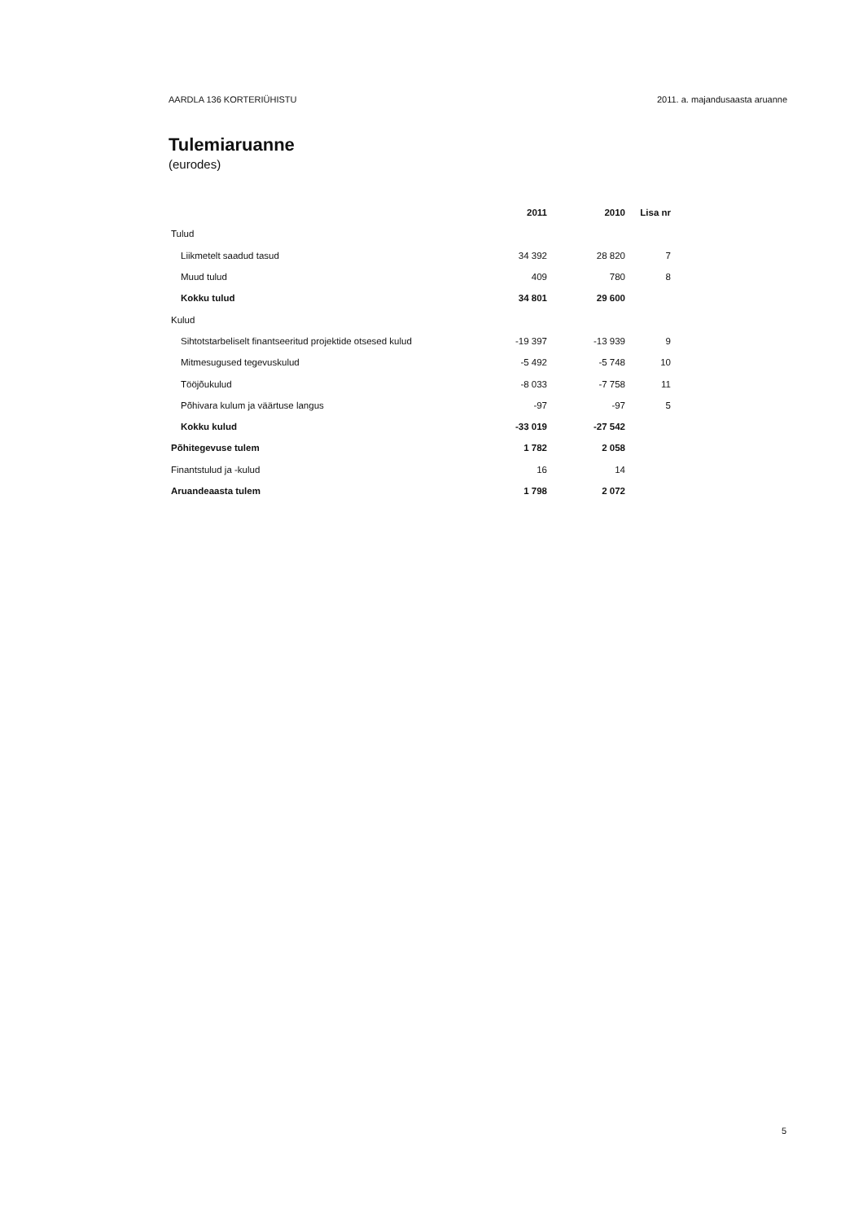AARDLA 136 KORTERIÜHISTU 2011. a. majandusaasta aruanne
Tulemiaruanne
(eurodes)
| | 2011 | 2010 | Lisa nr |
| --- | --- | --- | --- |
| Tulud | | | |
| Liikmetelt saadud tasud | 34 392 | 28 820 | 7 |
| Muud tulud | 409 | 780 | 8 |
| Kokku tulud | 34 801 | 29 600 | |
| Kulud | | | |
| Sihtotstarbeliselt finantseeritud projektide otsesed kulud | -19 397 | -13 939 | 9 |
| Mitmesugused tegevuskulud | -5 492 | -5 748 | 10 |
| Tööjõukulud | -8 033 | -7 758 | 11 |
| Põhivara kulum ja väärtuse langus | -97 | -97 | 5 |
| Kokku kulud | -33 019 | -27 542 | |
| Põhitegevuse tulem | 1 782 | 2 058 | |
| Finantstulud ja -kulud | 16 | 14 | |
| Aruandeaasta tulem | 1 798 | 2 072 | |
5